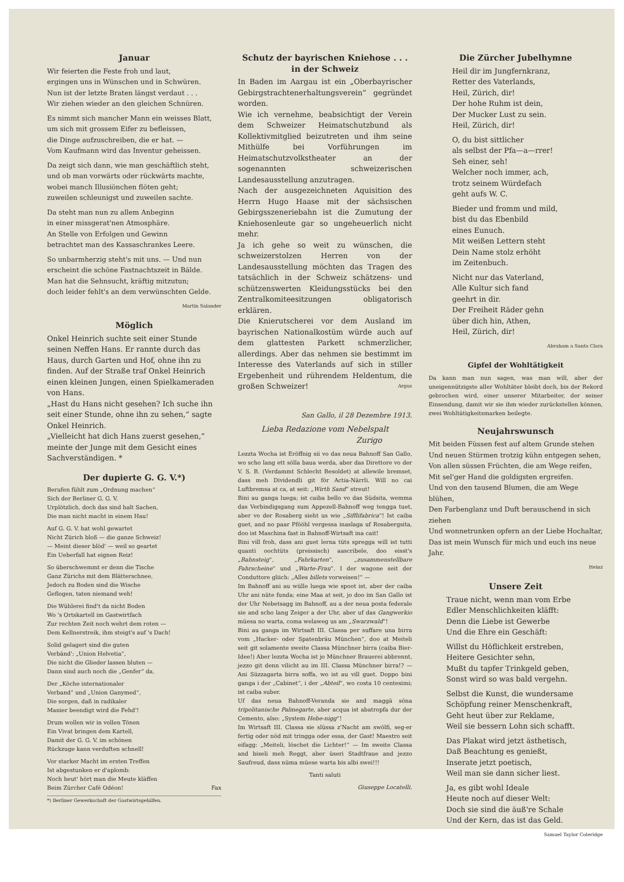Januar
Wir feierten die Feste froh und laut,
ergingen uns in Wünschen und in Schwüren.
Nun ist der letzte Braten längst verdaut . . .
Wir ziehen wieder an den gleichen Schnüren.
Es nimmt sich mancher Mann ein weisses Blatt,
um sich mit grossem Eifer zu befleissen,
die Dinge aufzuschreiben, die er hat. —
Vom Kaufmann wird das Inventur geheissen.
Da zeigt sich dann, wie man geschäftlich steht,
und ob man vorwärts oder rückwärts machte,
wobei manch Illusiönchen flöten geht;
zuweilen schleunigst und zuweilen sachte.
Da steht man nun zu allem Anbeginn
in einer missgerat'nen Atmosphäre.
An Stelle von Erfolgen und Gewinn
betrachtet man des Kassaschrankes Leere.
So unbarmherzig steht's mit uns. — Und nun erscheint die schöne Fastnachtszeit in Bälde.
Man hat die Sehnsucht, kräftig mitzutun;
doch leider fehlt's an dem verwünschten Gelde.
Martin Salander
Möglich
Onkel Heinrich suchte seit einer Stunde seinen Neffen Hans. Er rannte durch das Haus, durch Garten und Hof, ohne ihn zu finden. Auf der Straße traf Onkel Heinrich einen kleinen Jungen, einen Spielkameraden von Hans.
„Hast du Hans nicht gesehen? Ich suche ihn seit einer Stunde, ohne ihn zu sehen,“ sagte Onkel Heinrich.
„Vielleicht hat dich Hans zuerst gesehen,“ meinte der Junge mit dem Gesicht eines Sachverständigen. *
Der dupierte G. G. V.*)
Berufen fühlt zum „Ordnung machen“
Sich der Berliner G. G. V.
Urplötzlich, doch das sind halt Sachen,
Die man nicht macht in einem Hau!
Auf G. G. V. hat wohl gewartet
Nicht Zürich bloß — die ganze Schweiz!
— Meint dieser blöd' — weil so geartet
Ein Ueberfall hat eignen Reiz!
So überschwemmt er denn die Tische
Ganz Zürichs mit dem Blätterschnee,
Jedoch zu Boden sind die Wische
Geflogen, taten niemand weh!
Die Wühlerei find't da nicht Boden
Wo 's Ortskartell im Gastwirtfach
Zur rechten Zeit noch wehrt dem roten —
Dem Kellnerstreik, ihm steigt's auf 's Dach!
Solid gelagert sind die guten
Verbänd': „Union Helvetia“,
Die nicht die Glieder lassen bluten —
Dann sind auch noch die „Genfer“ da,
Der „Köche internationaler
Verband“ und „Union Ganymed“,
Die sorgen, daß in radikaler
Manier beendigt wird die Fehd'!
Drum wollen wir in vollen Tönen
Ein Vivat bringen dem Kartell,
Damit der G. G. V. im schönen
Rückzuge kann verduften schnell!
Vor starker Macht im ersten Treffen
Ist abgestunken er d'aplomb:
Noch heut' hört man die Meute kläffen
Beim Zürcher Café Odéon! Fax
*) Berliner Gewerkschaft der Gastwirtsgehilfen.
Schutz der bayrischen Kniehose . . .
in der Schweiz
In Baden im Aargau ist ein „Oberbayrischer Gebirgstrachtenerhaltungsverein“ gegründet worden.
Wie ich vernehme, beabsichtigt der Verein dem Schweizer Heimatschutzbund als Kollektivmitglied beizutreten und ihm seine Mithülfe bei Vorführungen im Heimatschutzvolkstheater an der sogenannten schweizerischen Landesausstellung anzutragen.
Nach der ausgezeichneten Aquisition des Herrn Hugo Haase mit der sächsischen Gebirgsszeneriebahn ist die Zumutung der Kniehosenleute gar so ungeheuerlich nicht mehr.
Ja ich gehe so weit zu wünschen, die schweizerstolzen Herren von der Landesausstellung möchten das Tragen des tatsächlich in der Schweiz schätzens- und schützenswerten Kleidungsstücks bei den Zentralkomiteesitzungen obligatorisch erklären.
Die Knierutscherei vor dem Ausland im bayrischen Nationalkostüm würde auch auf dem glattesten Parkett schmerzlicher, allerdings. Aber das nehmen sie bestimmt im Interesse des Vaterlands auf sich in stiller Ergebenheit und rührendem Heldentum, die großen Schweizer! Argus
San Gallo, il 28 Dezembre 1913.
Lieba Redazione vom Nebelspalt
Zurigo
Lezzta Wocha ist Eröffnig sii vo das neua Bahnoff San Gallo, wo scho lang ett sölla baua werda, aber das Direttore vo der V. S. B. (Verdammt Schlecht Besoldet) at allewile bremset, dass meh Dividendli git för Actia-Närrli. Will no cai Luftbremsa at ca, at seit: „Wirth Sand“ streut!
Bini au ganga luega; ist caiba bello vo das Südsita, wemma das Verbindigsgang sum Appezell-Bahnoff weg tengga tuet, aber vo der Rosaberg sieht us wie „Sifflifabrica“! Ist caiba guet, and no paar Pfööhl vergessa inaslaga uf Rosabergsita, doo ist Maschina fast in Bahnoff-Wirtsaft ina cait!
Bini vill froh, dass ani guet lerna tüts spregga will ist tutti quanti oochtüts (preissisch) aascribele, doo eisst's „Bahnsteig“, „Fahrkarten“, „zusammenstellbare Fahrscheine“ und „Warte-Frau“. I der wagone seit der Conduttore gliich: „Alles billets vorweisen!“ —
Im Bahnoff ani au wülle luega wie spoot ist, aber der caiba Uhr ani nüte funda; eine Maa at seit, jo doo im San Gallo ist der Uhr Nebetsagg im Bahnoff, au a der neua posta federale sie and scho lang Zeiger a der Uhr, aber uf das Gangwerkio müesa no warta, coma welaweg us am „Swarzwald“!
Bini au ganga im Wirtsaft III. Classa per suffare una birra vom „Hacker- oder Spatenbräu München“, doo at Meiteli seit git solamente sweite Classa Münchner birra (caiba Bier-Idee!) Aber lezzta Wocha ist jo Münchner Brauerei abbrennt, jezzo git denn vilicht au im III. Classa Münchner birra!? — Ani Süzzagarta birra soffa, wo ist au vill guet. Doppo bini ganga i der „Cabinet“, i der „Abteil“, wo costa 10 centesimi; ist caiba suber.
Uf das neua Bahnoff-Veranda sie and maggä söna tripolitanische Palmegarte, aber acqua ist abatropfa dur der Cemento, also: „System Hebe-nigg“!
Im Wirtsaft III. Classa sie slüssa z'Nacht am swölfi, seg-er fertig oder nöd mit tringga oder essa, der Gast! Maestro seit eifagg: „Meiteli, löschet die Lichter!“ — Im sweite Classa and biseli meh Reggt, aber üseri Stadtfraue and jezzo Saufreud, dass nüma müese warta bis albi swei!!!
Tanti saluti
Giuseppe Locatelli.
Die Zürcher Jubelhymne
Heil dir im Jungfernkranz,
Retter des Vaterlands,
Heil, Zürich, dir!
Der hohe Ruhm ist dein,
Der Mucker Lust zu sein.
Heil, Zürich, dir!
O, du bist sittlicher
als selbst der Pfa—a—rrer!
Seh einer, seh!
Welcher noch immer, ach,
trotz seinem Würdefach
geht aufs W. C.
Bieder und fromm und mild,
bist du das Ebenbild
eines Eunuch.
Mit weißen Lettern steht
Dein Name stolz erhöht
im Zeitenbuch.
Nicht nur das Vaterland,
Alle Kultur sich fand
geehrt in dir.
Der Freiheit Räder gehn
über dich hin, Athen,
Heil, Zürich, dir!
Abraham a Santa Clara
Gipfel der Wohltätigkeit
Da kann man nun sagen, was man will, aber der uneigennützigste aller Wohltäter bleibt doch, bis der Rekord gebrochen wird, einer unserer Mitarbeiter, der seiner Einsendung, damit wir sie ihm wieder zurückstellen können, zwei Wohltätigkeitsmarken beilegte.
Neujahrswunsch
Mit beiden Füssen fest auf altem Grunde stehen
Und neuen Stürmen trotzig kühn entgegen sehen,
Von allen süssen Früchten, die am Wege reifen,
Mit sel'ger Hand die goldigsten ergreifen.
Und von den tausend Blumen, die am Wege blühen,
Den Farbenglanz und Duft berauschend in sich ziehen
Und wonnetrunken opfern an der Liebe Hochaltar,
Das ist mein Wunsch für mich und euch ins neue Jahr.
Heinz
Unsere Zeit
Traue nicht, wenn man vom Erbe
Edler Menschlichkeiten kläfft:
Denn die Liebe ist Gewerbe
Und die Ehre ein Geschäft:
Willst du Höflichkeit erstreben,
Heitere Gesichter sehn,
Mußt du tapfer Trinkgeld geben,
Sonst wird so was bald vergehn.
Selbst die Kunst, die wundersame
Schöpfung reiner Menschenkraft,
Geht heut über zur Reklame,
Weil sie bessern Lohn sich schafft.
Das Plakat wird jetzt ästhetisch,
Daß Beachtung es genießt,
Inserate jetzt poetisch,
Weil man sie dann sicher liest.
Ja, es gibt wohl Ideale
Heute noch auf dieser Welt:
Doch sie sind die äuß're Schale
Und der Kern, das ist das Geld.
Samuel Taylor Coleridge